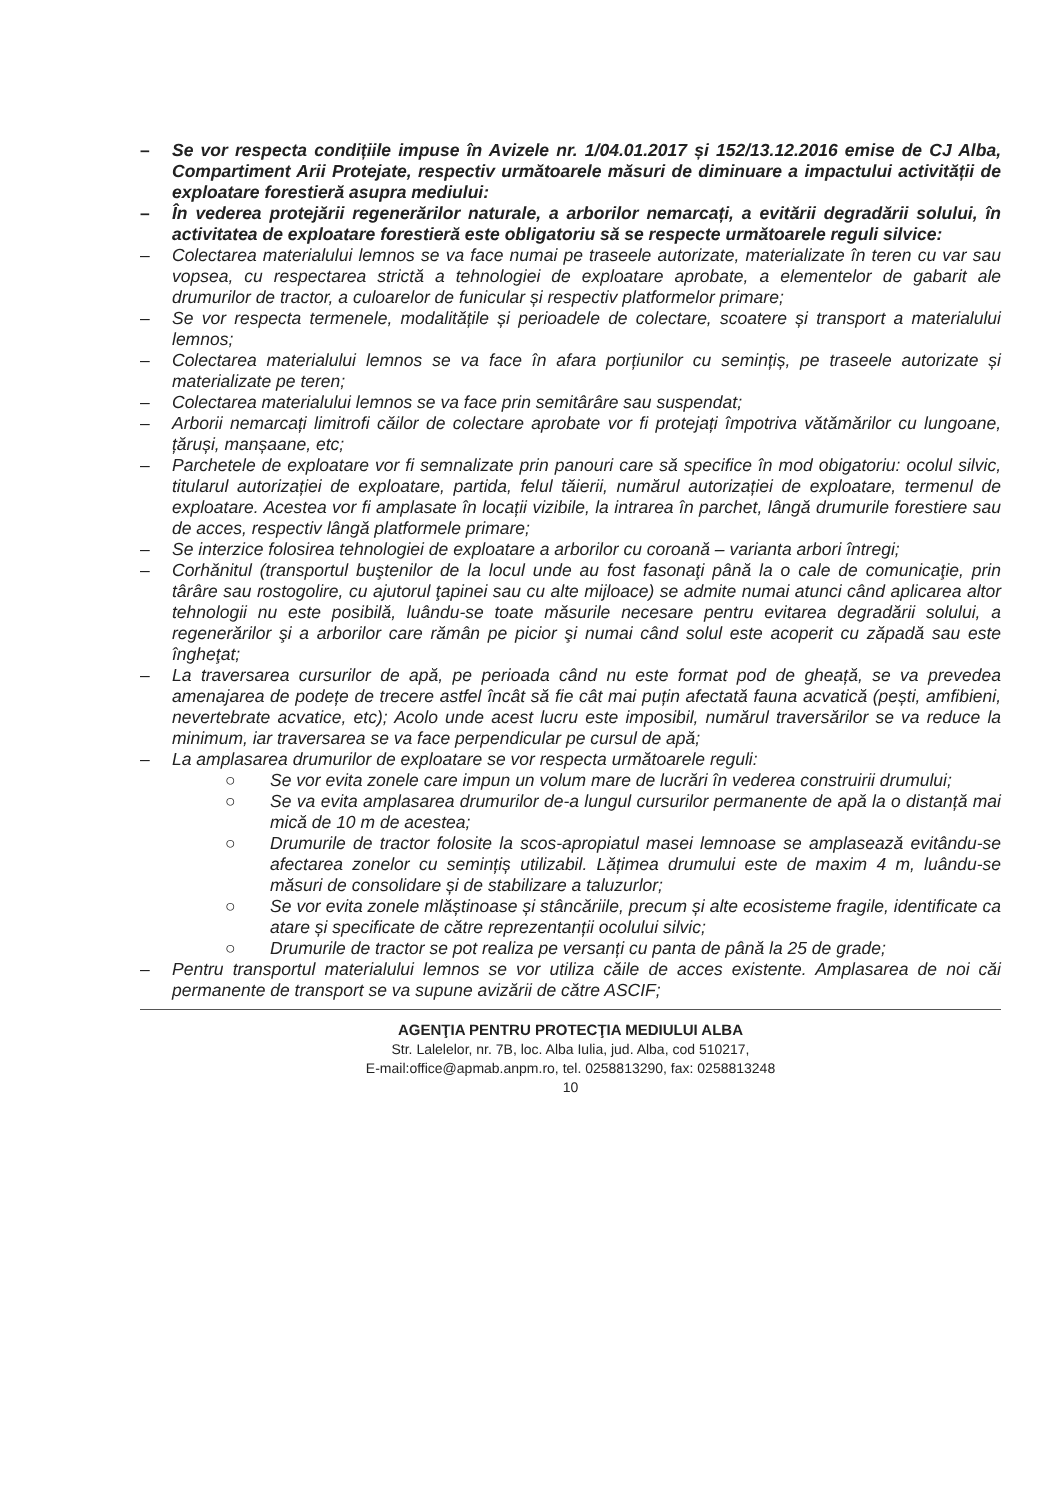– Se vor respecta condițiile impuse în Avizele nr. 1/04.01.2017 și 152/13.12.2016 emise de CJ Alba, Compartiment Arii Protejate, respectiv următoarele măsuri de diminuare a impactului activității de exploatare forestieră asupra mediului:
– În vederea protejării regenerărilor naturale, a arborilor nemarcați, a evitării degradării solului, în activitatea de exploatare forestieră este obligatoriu să se respecte următoarele reguli silvice:
– Colectarea materialului lemnos se va face numai pe traseele autorizate, materializate în teren cu var sau vopsea, cu respectarea strictă a tehnologiei de exploatare aprobate, a elementelor de gabarit ale drumurilor de tractor, a culoarelor de funicular și respectiv platformelor primare;
– Se vor respecta termenele, modalitățile și perioadele de colectare, scoatere și transport a materialului lemnos;
– Colectarea materialului lemnos se va face în afara porțiunilor cu semințiș, pe traseele autorizate și materializate pe teren;
– Colectarea materialului lemnos se va face prin semitârâre sau suspendat;
– Arborii nemarcați limitrofi căilor de colectare aprobate vor fi protejați împotriva vătămărilor cu lungoane, țăruși, manșaane, etc;
– Parchetele de exploatare vor fi semnalizate prin panouri care să specifice în mod obigatoriu: ocolul silvic, titularul autorizației de exploatare, partida, felul tăierii, numărul autorizației de exploatare, termenul de exploatare. Acestea vor fi amplasate în locații vizibile, la intrarea în parchet, lângă drumurile forestiere sau de acces, respectiv lângă platformele primare;
– Se interzice folosirea tehnologiei de exploatare a arborilor cu coroană – varianta arbori întregi;
– Corhănitul (transportul buştenilor de la locul unde au fost fasonaţi până la o cale de comunicaţie, prin târâre sau rostogolire, cu ajutorul ţapinei sau cu alte mijloace) se admite numai atunci când aplicarea altor tehnologii nu este posibilă, luându-se toate măsurile necesare pentru evitarea degradării solului, a regenerărilor şi a arborilor care rămân pe picior şi numai când solul este acoperit cu zăpadă sau este îngheţat;
– La traversarea cursurilor de apă, pe perioada când nu este format pod de gheață, se va prevedea amenajarea de podețe de trecere astfel încât să fie cât mai puțin afectată fauna acvatică (pești, amfibieni, nevertebrate acvatice, etc); Acolo unde acest lucru este imposibil, numărul traversărilor se va reduce la minimum, iar traversarea se va face perpendicular pe cursul de apă;
– La amplasarea drumurilor de exploatare se vor respecta următoarele reguli:
○ Se vor evita zonele care impun un volum mare de lucrări în vederea construirii drumului;
○ Se va evita amplasarea drumurilor de-a lungul cursurilor permanente de apă la o distanță mai mică de 10 m de acestea;
○ Drumurile de tractor folosite la scos-apropiatul masei lemnoase se amplasează evitându-se afectarea zonelor cu semințiș utilizabil. Lățimea drumului este de maxim 4 m, luându-se măsuri de consolidare și de stabilizare a taluzurlor;
○ Se vor evita zonele mlăștinoase și stâncăriile, precum și alte ecosisteme fragile, identificate ca atare și specificate de către reprezentanții ocolului silvic;
○ Drumurile de tractor se pot realiza pe versanți cu panta de până la 25 de grade;
– Pentru transportul materialului lemnos se vor utiliza căile de acces existente. Amplasarea de noi căi permanente de transport se va supune avizării de către ASCIF;
AGENŢIA PENTRU PROTECŢIA MEDIULUI ALBA
Str. Lalelelor, nr. 7B, loc. Alba Iulia, jud. Alba, cod 510217,
E-mail:office@apmab.anpm.ro, tel. 0258813290, fax: 0258813248
10